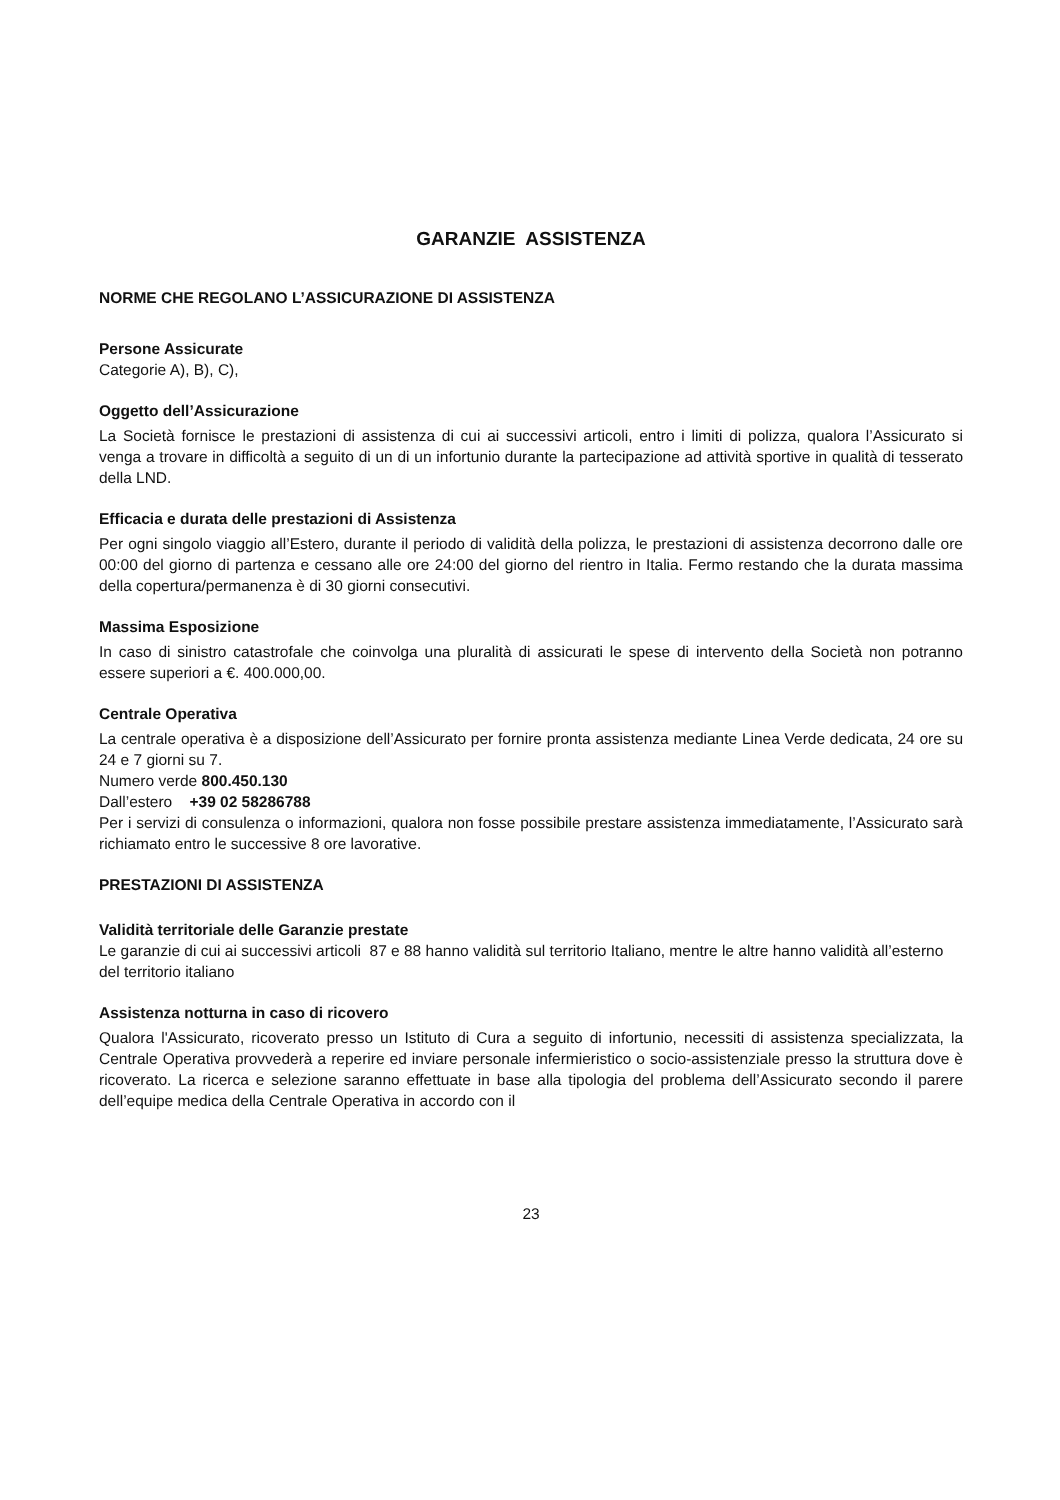GARANZIE ASSISTENZA
NORME CHE REGOLANO L’ASSICURAZIONE DI ASSISTENZA
Persone Assicurate
Categorie A), B), C),
Oggetto dell’Assicurazione
La Società fornisce le prestazioni di assistenza di cui ai successivi articoli, entro i limiti di polizza, qualora l’Assicurato si venga a trovare in difficoltà a seguito di un di un infortunio durante la partecipazione ad attività sportive in qualità di tesserato della LND.
Efficacia e durata delle prestazioni di Assistenza
Per ogni singolo viaggio all’Estero, durante il periodo di validità della polizza, le prestazioni di assistenza decorrono dalle ore 00:00 del giorno di partenza e cessano alle ore 24:00 del giorno del rientro in Italia. Fermo restando che la durata massima della copertura/permanenza è di 30 giorni consecutivi.
Massima Esposizione
In caso di sinistro catastrofale che coinvolga una pluralità di assicurati le spese di intervento della Società non potranno essere superiori a €. 400.000,00.
Centrale Operativa
La centrale operativa è a disposizione dell’Assicurato per fornire pronta assistenza mediante Linea Verde dedicata, 24 ore su 24 e 7 giorni su 7.
Numero verde 800.450.130
Dall’estero +39 02 58286788
Per i servizi di consulenza o informazioni, qualora non fosse possibile prestare assistenza immediatamente, l’Assicurato sarà richiamato entro le successive 8 ore lavorative.
PRESTAZIONI DI ASSISTENZA
Validità territoriale delle Garanzie prestate
Le garanzie di cui ai successivi articoli 87 e 88 hanno validità sul territorio Italiano, mentre le altre hanno validità all’esterno del territorio italiano
Assistenza notturna in caso di ricovero
Qualora l'Assicurato, ricoverato presso un Istituto di Cura a seguito di infortunio, necessiti di assistenza specializzata, la Centrale Operativa provvederà a reperire ed inviare personale infermieristico o socio-assistenziale presso la struttura dove è ricoverato. La ricerca e selezione saranno effettuate in base alla tipologia del problema dell’Assicurato secondo il parere dell’equipe medica della Centrale Operativa in accordo con il
23